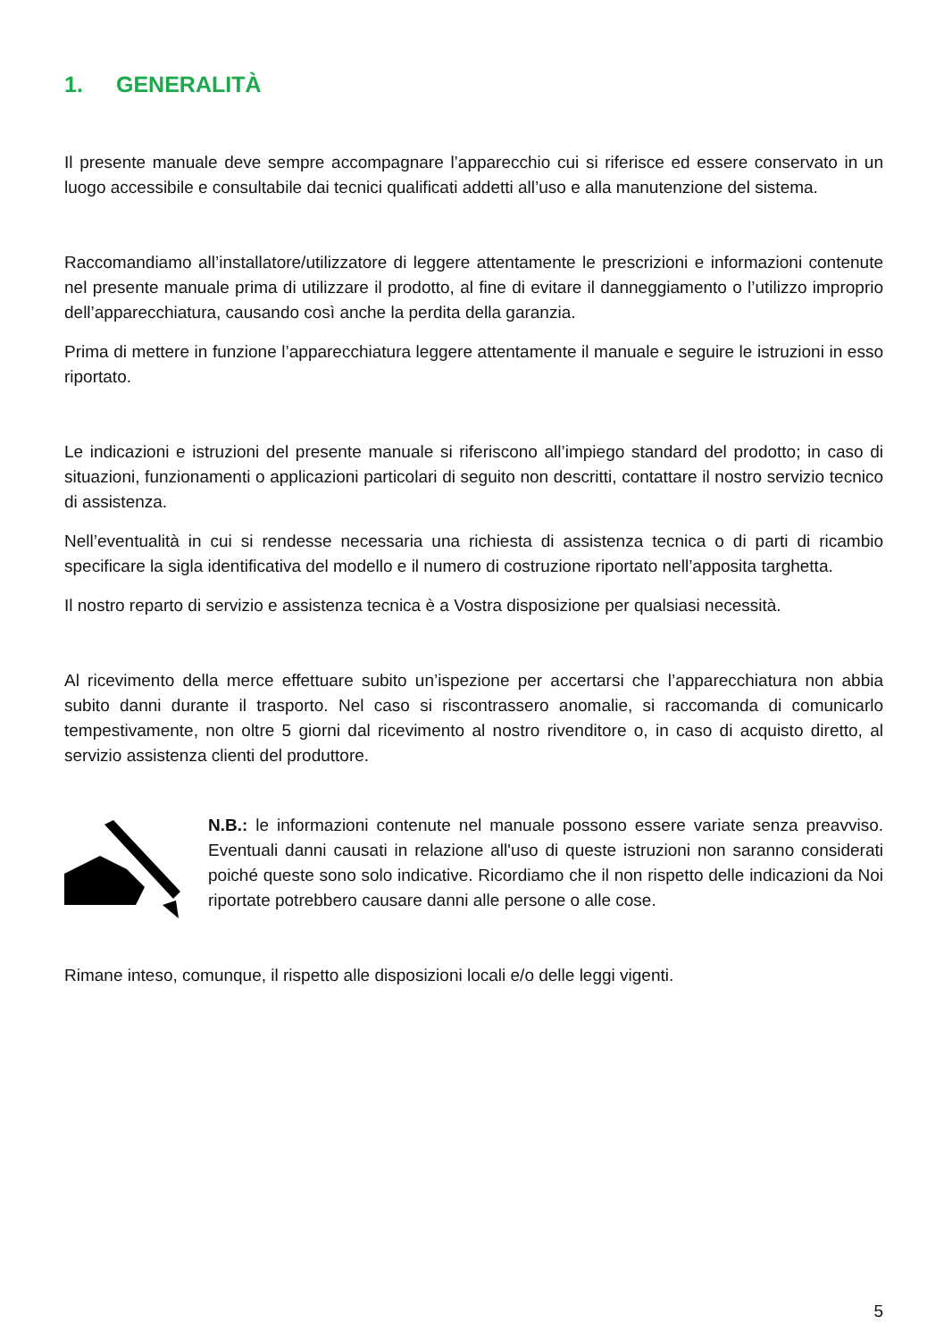1. GENERALITÀ
Il presente manuale deve sempre accompagnare l’apparecchio cui si riferisce ed essere conservato in un luogo accessibile e consultabile dai tecnici qualificati addetti all’uso e alla manutenzione del sistema.
Raccomandiamo all’installatore/utilizzatore di leggere attentamente le prescrizioni e informazioni contenute nel presente manuale prima di utilizzare il prodotto, al fine di evitare il danneggiamento o l’utilizzo improprio dell’apparecchiatura, causando così anche la perdita della garanzia.
Prima di mettere in funzione l’apparecchiatura leggere attentamente il manuale e seguire le istruzioni in esso riportato.
Le indicazioni e istruzioni del presente manuale si riferiscono all’impiego standard del prodotto; in caso di situazioni, funzionamenti o applicazioni particolari di seguito non descritti, contattare il nostro servizio tecnico di assistenza.
Nell’eventualità in cui si rendesse necessaria una richiesta di assistenza tecnica o di parti di ricambio specificare la sigla identificativa del modello e il numero di costruzione riportato nell’apposita targhetta.
Il nostro reparto di servizio e assistenza tecnica è a Vostra disposizione per qualsiasi necessità.
Al ricevimento della merce effettuare subito un’ispezione per accertarsi che l’apparecchiatura non abbia subito danni durante il trasporto. Nel caso si riscontrassero anomalie, si raccomanda di comunicarlo tempestivamente, non oltre 5 giorni dal ricevimento al nostro rivenditore o, in caso di acquisto diretto, al servizio assistenza clienti del produttore.
N.B.: le informazioni contenute nel manuale possono essere variate senza preavviso. Eventuali danni causati in relazione all'uso di queste istruzioni non saranno considerati poiché queste sono solo indicative. Ricordiamo che il non rispetto delle indicazioni da Noi riportate potrebbero causare danni alle persone o alle cose.
Rimane inteso, comunque, il rispetto alle disposizioni locali e/o delle leggi vigenti.
5